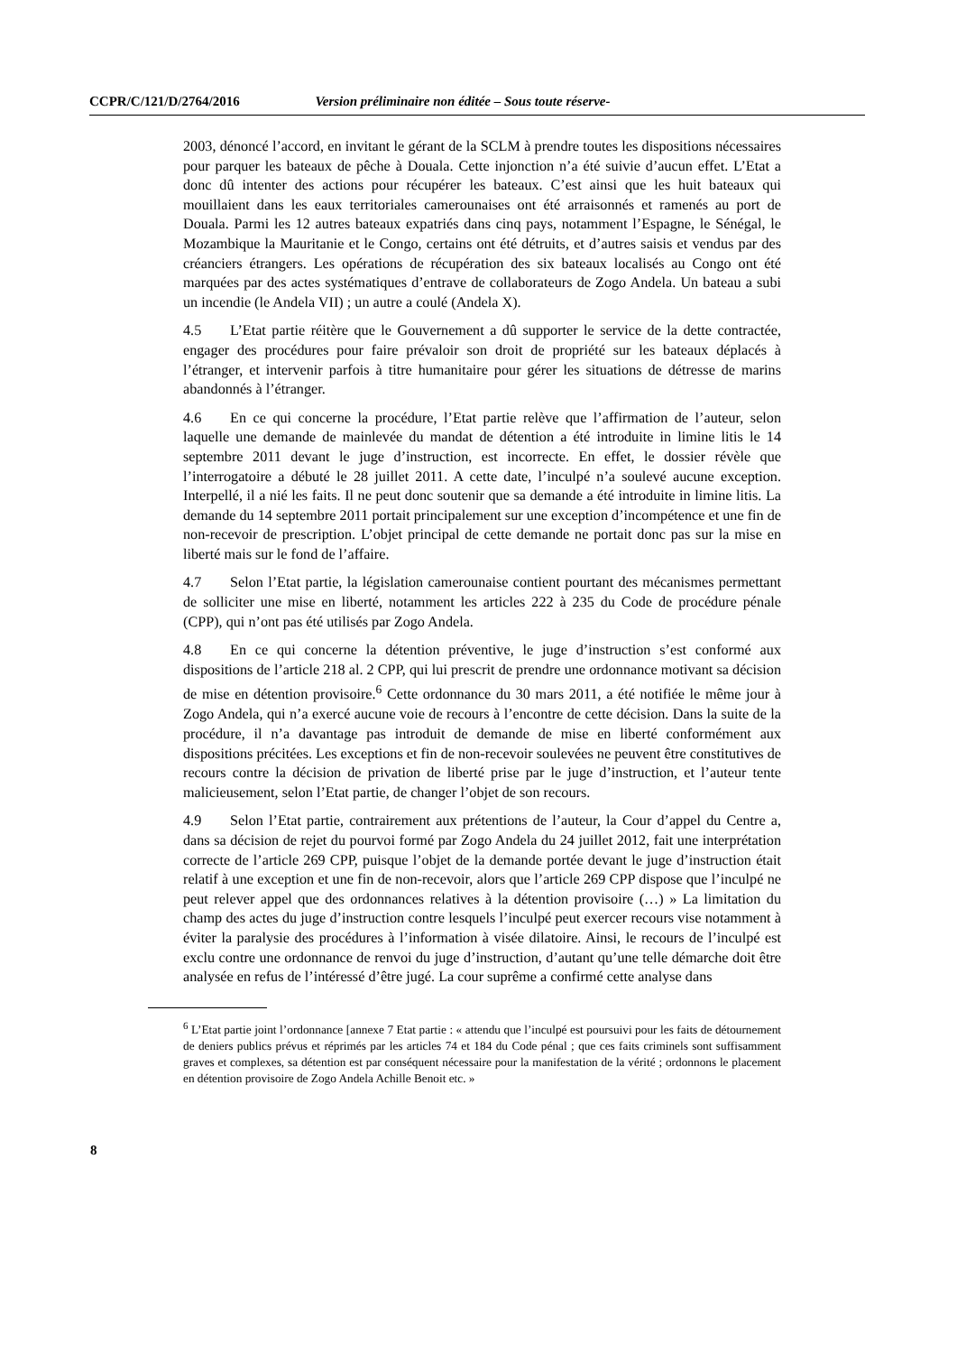CCPR/C/121/D/2764/2016 Version préliminaire non éditée – Sous toute réserve-
2003, dénoncé l’accord, en invitant le gérant de la SCLM à prendre toutes les dispositions nécessaires pour parquer les bateaux de pêche à Douala. Cette injonction n’a été suivie d’aucun effet. L’Etat a donc dû intenter des actions pour récupérer les bateaux. C’est ainsi que les huit bateaux qui mouillaient dans les eaux territoriales camerounaises ont été arraisonnés et ramenés au port de Douala. Parmi les 12 autres bateaux expatriés dans cinq pays, notamment l’Espagne, le Sénégal, le Mozambique la Mauritanie et le Congo, certains ont été détruits, et d’autres saisis et vendus par des créanciers étrangers. Les opérations de récupération des six bateaux localisés au Congo ont été marquées par des actes systématiques d’entrave de collaborateurs de Zogo Andela. Un bateau a subi un incendie (le Andela VII) ; un autre a coulé (Andela X).
4.5 L’Etat partie réitère que le Gouvernement a dû supporter le service de la dette contractée, engager des procédures pour faire prévaloir son droit de propriété sur les bateaux déplacés à l’étranger, et intervenir parfois à titre humanitaire pour gérer les situations de détresse de marins abandonnés à l’étranger.
4.6 En ce qui concerne la procédure, l’Etat partie relève que l’affirmation de l’auteur, selon laquelle une demande de mainlevée du mandat de détention a été introduite in limine litis le 14 septembre 2011 devant le juge d’instruction, est incorrecte. En effet, le dossier révèle que l’interrogatoire a débuté le 28 juillet 2011. A cette date, l’inculpé n’a soulevé aucune exception. Interpellé, il a nié les faits. Il ne peut donc soutenir que sa demande a été introduite in limine litis. La demande du 14 septembre 2011 portait principalement sur une exception d’incompétence et une fin de non-recevoir de prescription. L’objet principal de cette demande ne portait donc pas sur la mise en liberté mais sur le fond de l’affaire.
4.7 Selon l’Etat partie, la législation camerounaise contient pourtant des mécanismes permettant de solliciter une mise en liberté, notamment les articles 222 à 235 du Code de procédure pénale (CPP), qui n’ont pas été utilisés par Zogo Andela.
4.8 En ce qui concerne la détention préventive, le juge d’instruction s’est conformé aux dispositions de l’article 218 al. 2 CPP, qui lui prescrit de prendre une ordonnance motivant sa décision de mise en détention provisoire.<sup>6</sup> Cette ordonnance du 30 mars 2011, a été notifiée le même jour à Zogo Andela, qui n’a exercé aucune voie de recours à l’encontre de cette décision. Dans la suite de la procédure, il n’a davantage pas introduit de demande de mise en liberté conformément aux dispositions précitées. Les exceptions et fin de non-recevoir soulevées ne peuvent être constitutives de recours contre la décision de privation de liberté prise par le juge d’instruction, et l’auteur tente malicieusement, selon l’Etat partie, de changer l’objet de son recours.
4.9 Selon l’Etat partie, contrairement aux prétentions de l’auteur, la Cour d’appel du Centre a, dans sa décision de rejet du pourvoi formé par Zogo Andela du 24 juillet 2012, fait une interprétation correcte de l’article 269 CPP, puisque l’objet de la demande portée devant le juge d’instruction était relatif à une exception et une fin de non-recevoir, alors que l’article 269 CPP dispose que l’inculpé ne peut relever appel que des ordonnances relatives à la détention provisoire (…) » La limitation du champ des actes du juge d’instruction contre lesquels l’inculpé peut exercer recours vise notamment à éviter la paralysie des procédures à l’information à visée dilatoire. Ainsi, le recours de l’inculpé est exclu contre une ordonnance de renvoi du juge d’instruction, d’autant qu’une telle démarche doit être analysée en refus de l’intéressé d’être jugé. La cour suprême a confirmé cette analyse dans
<sup>6</sup> L’Etat partie joint l’ordonnance [annexe 7 Etat partie : « attendu que l’inculpé est poursuivi pour les faits de détournement de deniers publics prévus et réprimés par les articles 74 et 184 du Code pénal ; que ces faits criminels sont suffisamment graves et complexes, sa détention est par conséquent nécessaire pour la manifestation de la vérité ; ordonnons le placement en détention provisoire de Zogo Andela Achille Benoit etc. »
8